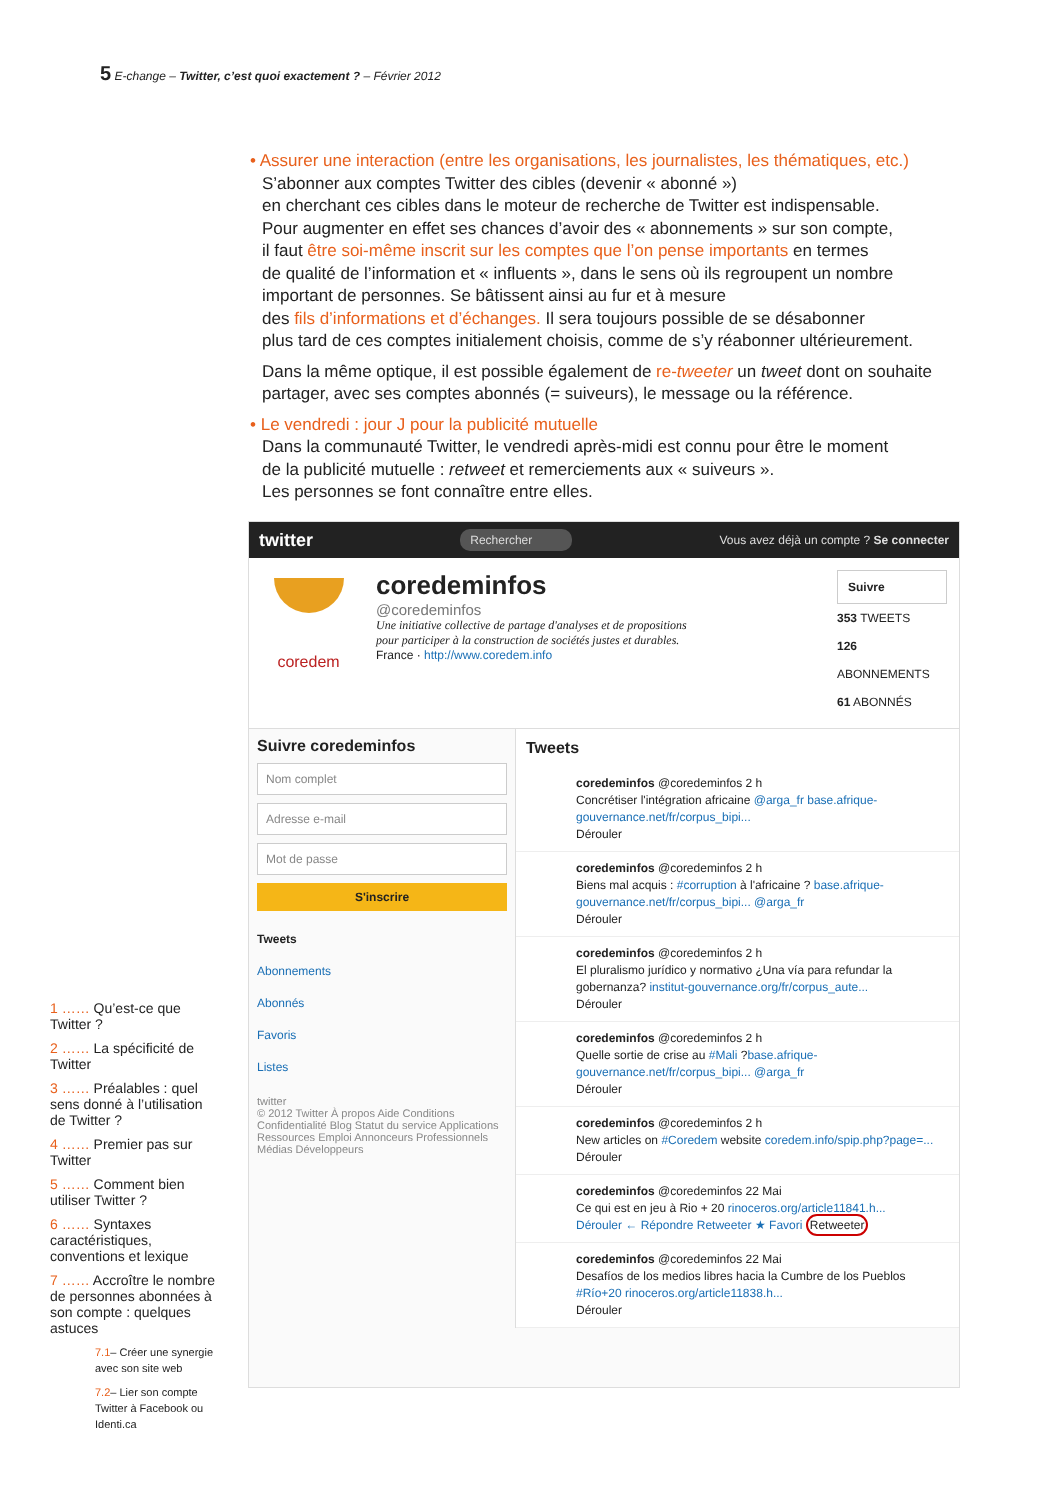5 E-change – Twitter, c’est quoi exactement ? – Février 2012
• Assurer une interaction (entre les organisations, les journalistes, les thématiques, etc.)
S’abonner aux comptes Twitter des cibles (devenir « abonné »)
en cherchant ces cibles dans le moteur de recherche de Twitter est indispensable.
Pour augmenter en effet ses chances d’avoir des « abonnements » sur son compte,
il faut être soi-même inscrit sur les comptes que l’on pense importants en termes
de qualité de l’information et « influents », dans le sens où ils regroupent un nombre
important de personnes. Se bâtissent ainsi au fur et à mesure
des fils d’informations et d’échanges. Il sera toujours possible de se désabonner
plus tard de ces comptes initialement choisis, comme de s’y réabonner ultérieurement.
Dans la même optique, il est possible également de re-tweeter un tweet dont on souhaite partager, avec ses comptes abonnés (= suiveurs), le message ou la référence.
• Le vendredi : jour J pour la publicité mutuelle
Dans la communauté Twitter, le vendredi après-midi est connu pour être le moment
de la publicité mutuelle : retweet et remerciements aux « suiveurs ».
Les personnes se font connaître entre elles.
twitter Rechercher Vous avez déjà un compte ? Se connecter
coredem
coredeminfos
@coredeminfos
Une initiative collective de partage d'analyses et de propositions
pour participer à la construction de sociétés justes et durables.
France · http://www.coredem.info
Suivre
353 TWEETS
126 ABONNEMENTS
61 ABONNÉS
Suivre coredeminfos
Nom complet
Adresse e-mail
Mot de passe
S'inscrire
Tweets
Abonnements
Abonnés
Favoris
Listes
twitter
© 2012 Twitter À propos Aide Conditions Confidentialité Blog Statut du service Applications Ressources Emploi Annonceurs Professionnels Médias Développeurs
Tweets
coredeminfos @coredeminfos 2 h
Concrétiser l'intégration africaine @arga_fr base.afrique-gouvernance.net/fr/corpus_bipi...
Dérouler
coredeminfos @coredeminfos 2 h
Biens mal acquis : #corruption à l'africaine ? base.afrique-gouvernance.net/fr/corpus_bipi... @arga_fr
Dérouler
coredeminfos @coredeminfos 2 h
El pluralismo jurídico y normativo ¿Una vía para refundar la gobernanza? institut-gouvernance.org/fr/corpus_aute...
Dérouler
coredeminfos @coredeminfos 2 h
Quelle sortie de crise au #Mali ?base.afrique-gouvernance.net/fr/corpus_bipi... @arga_fr
Dérouler
coredeminfos @coredeminfos 2 h
New articles on #Coredem website coredem.info/spip.php?page=...
Dérouler
coredeminfos @coredeminfos 22 Mai
Ce qui est en jeu à Rio + 20 rinoceros.org/article11841.h...
Dérouler ← Répondre Retweeter ★ Favori Retweeter
coredeminfos @coredeminfos 22 Mai
Desafíos de los medios libres hacia la Cumbre de los Pueblos #Río+20 rinoceros.org/article11838.h...
Dérouler
1 …… Qu’est-ce que Twitter ?
2 …… La spécificité de Twitter
3 …… Préalables : quel sens donné à l’utilisation de Twitter ?
4 …… Premier pas sur Twitter
5 …… Comment bien utiliser Twitter ?
6 …… Syntaxes caractéristiques, conventions et lexique
7 …… Accroître le nombre de personnes abonnées à son compte : quelques astuces
7.1– Créer une synergie avec son site web
7.2– Lier son compte Twitter à Facebook ou Identi.ca